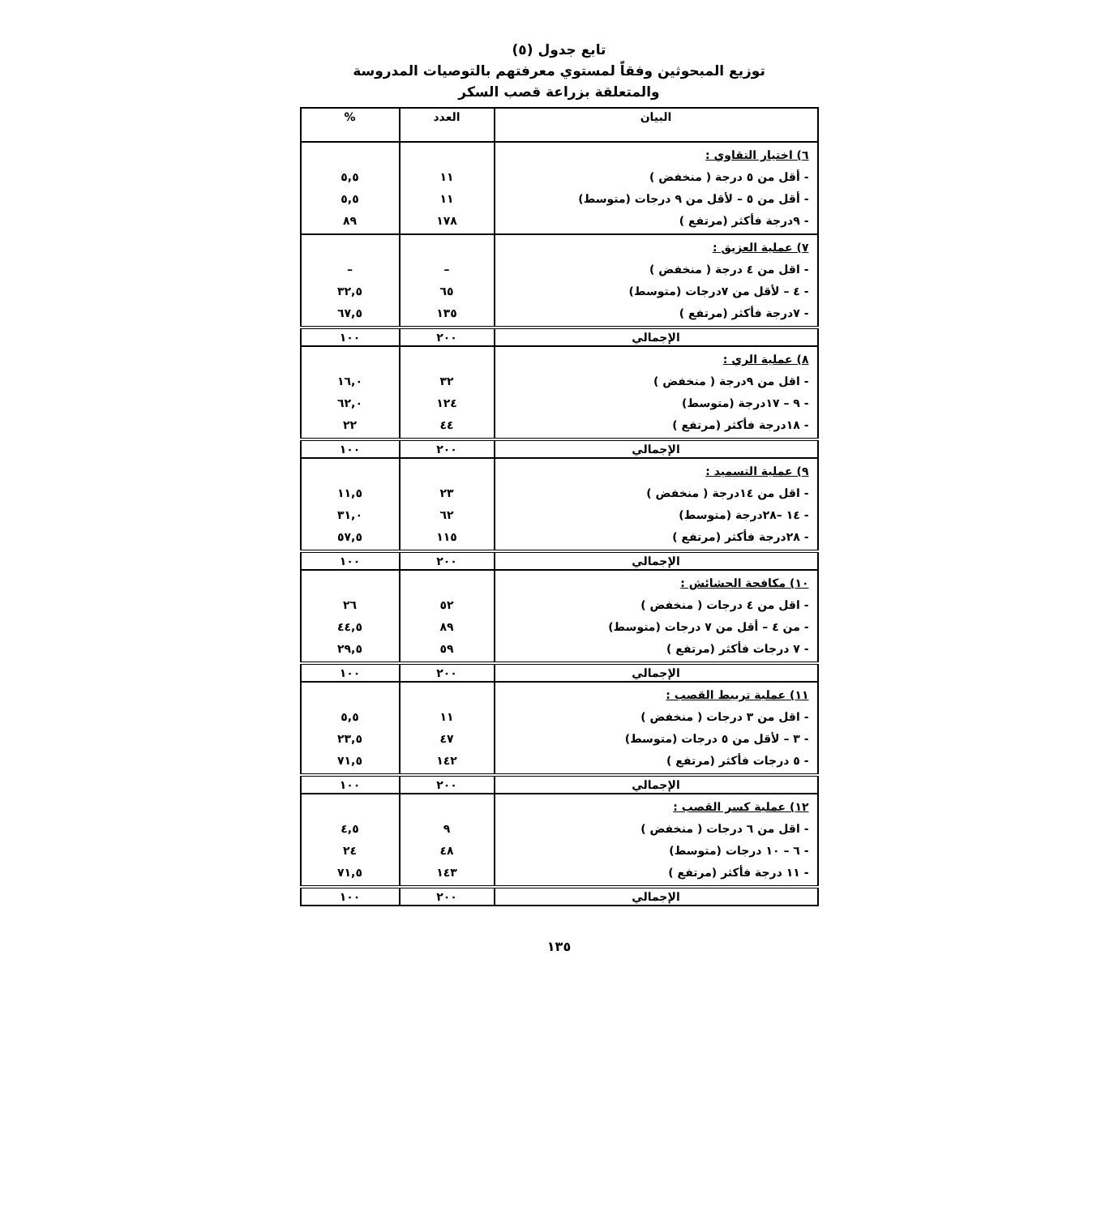تابع جدول (٥)
توزيع المبحوثين وفقاً لمستوي معرفتهم بالتوصيات المدروسة
والمتعلقة بزراعة قصب السكر
| البيان | العدد | % |
| --- | --- | --- |
| ٦) اختيار التقاوي : - أقل من ٥ درجة ( منخفض ) - أقل من ٥ – لأقل من ٩ درجات (متوسط) - ٩درجة فأكثر (مرتفع ) | ١١ ١١ ١٧٨ | ٥,٥ ٥,٥ ٨٩ |
| ٧) عملية العزيق : - اقل من ٤ درجة ( منخفض ) - ٤ – لأقل من ٧درجات (متوسط) - ٧درجة فأكثر (مرتفع ) | – ٦٥ ١٣٥ | – ٣٢,٥ ٦٧,٥ |
| الإجمالي | ٢٠٠ | ١٠٠ |
| ٨) عملية الري : - اقل من ٩درجة ( منخفض ) - ٩ – ١٧درجة (متوسط) - ١٨درجة فأكثر (مرتفع ) | ٣٢ ١٢٤ ٤٤ | ١٦,٠ ٦٢,٠ ٢٢ |
| الإجمالي | ٢٠٠ | ١٠٠ |
| ٩) عملية التسميد : - اقل من ١٤درجة ( منخفض ) - ١٤ –٢٨درجة (متوسط) - ٢٨درجة فأكثر (مرتفع ) | ٢٣ ٦٢ ١١٥ | ١١,٥ ٣١,٠ ٥٧,٥ |
| الإجمالي | ٢٠٠ | ١٠٠ |
| ١٠) مكافحة الحشائش : - اقل من ٤ درجات ( منخفض ) - من ٤ – أقل من ٧ درجات (متوسط) - ٧ درجات فأكثر (مرتفع ) | ٥٢ ٨٩ ٥٩ | ٢٦ ٤٤,٥ ٢٩,٥ |
| الإجمالي | ٢٠٠ | ١٠٠ |
| ١١) عملية تربيط القصب : - اقل من ٣ درجات ( منخفض ) - ٣ – لأقل من ٥ درجات (متوسط) - ٥ درجات فأكثر (مرتفع ) | ١١ ٤٧ ١٤٢ | ٥,٥ ٢٣,٥ ٧١,٥ |
| الإجمالي | ٢٠٠ | ١٠٠ |
| ١٢) عملية كسر القصب : - اقل من ٦ درجات ( منخفض ) - ٦ – ١٠ درجات (متوسط) - ١١ درجة فأكثر (مرتفع ) | ٩ ٤٨ ١٤٣ | ٤,٥ ٢٤ ٧١,٥ |
| الإجمالي | ٢٠٠ | ١٠٠ |
١٣٥